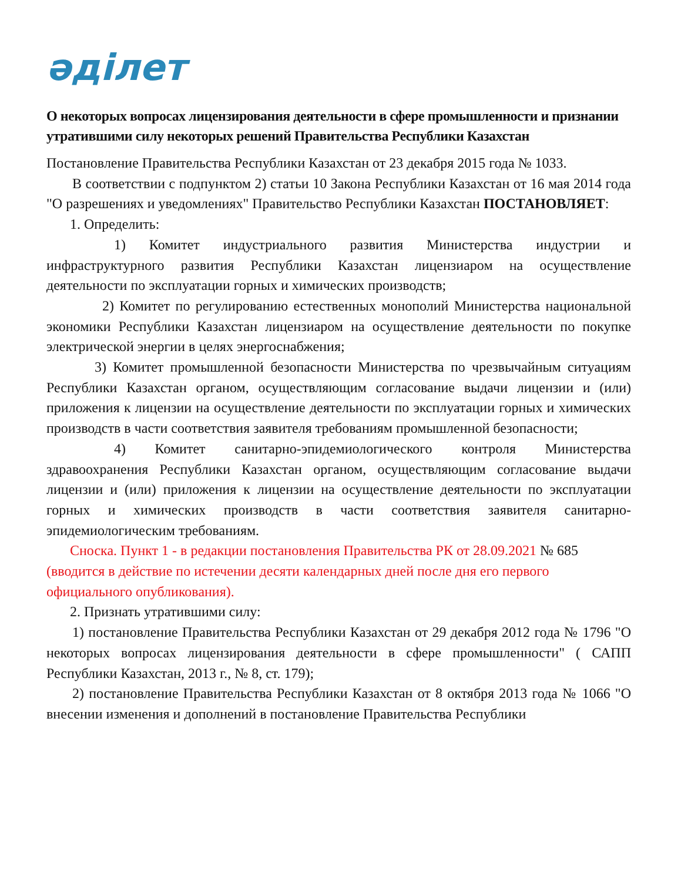әділет
О некоторых вопросах лицензирования деятельности в сфере промышленности и признании утратившими силу некоторых решений Правительства Республики Казахстан
Постановление Правительства Республики Казахстан от 23 декабря 2015 года № 1033.
В соответствии с подпунктом 2) статьи 10 Закона Республики Казахстан от 16 мая 2014 года "О разрешениях и уведомлениях" Правительство Республики Казахстан ПОСТАНОВЛЯЕТ:
1. Определить:
1) Комитет индустриального развития Министерства индустрии и инфраструктурного развития Республики Казахстан лицензиаром на осуществление деятельности по эксплуатации горных и химических производств;
2) Комитет по регулированию естественных монополий Министерства национальной экономики Республики Казахстан лицензиаром на осуществление деятельности по покупке электрической энергии в целях энергоснабжения;
3) Комитет промышленной безопасности Министерства по чрезвычайным ситуациям Республики Казахстан органом, осуществляющим согласование выдачи лицензии и (или) приложения к лицензии на осуществление деятельности по эксплуатации горных и химических производств в части соответствия заявителя требованиям промышленной безопасности;
4) Комитет санитарно-эпидемиологического контроля Министерства здравоохранения Республики Казахстан органом, осуществляющим согласование выдачи лицензии и (или) приложения к лицензии на осуществление деятельности по эксплуатации горных и химических производств в части соответствия заявителя санитарно-эпидемиологическим требованиям.
Сноска. Пункт 1 - в редакции постановления Правительства РК от 28.09.2021 № 685 (вводится в действие по истечении десяти календарных дней после дня его первого официального опубликования).
2. Признать утратившими силу:
1) постановление Правительства Республики Казахстан от 29 декабря 2012 года № 1796 "О некоторых вопросах лицензирования деятельности в сфере промышленности" ( САПП Республики Казахстан, 2013 г., № 8, ст. 179);
2) постановление Правительства Республики Казахстан от 8 октября 2013 года № 1066 "О внесении изменения и дополнений в постановление Правительства Республики